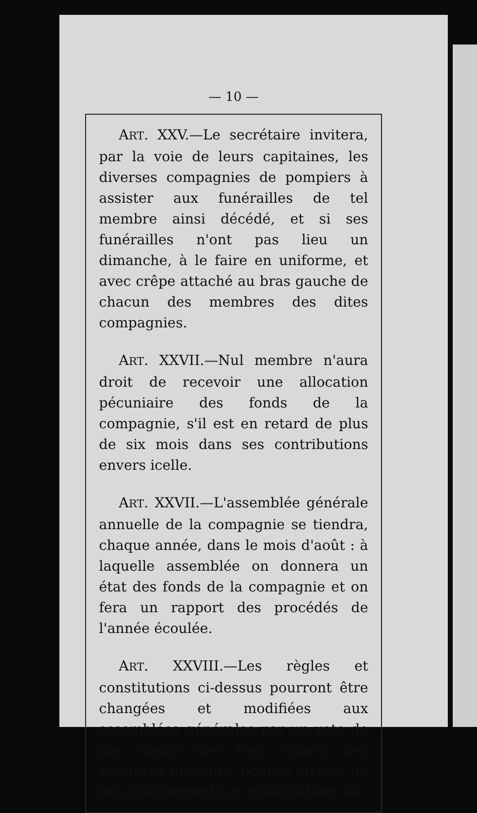— 10 —
ART. XXV.—Le secrétaire invitera, par la voie de leurs capitaines, les diverses compagnies de pompiers à assister aux funérailles de tel membre ainsi décédé, et si ses funérailles n'ont pas lieu un dimanche, à le faire en uniforme, et avec crêpe attaché au bras gauche de chacun des membres des dites compagnies.
ART. XXVII.—Nul membre n'aura droit de recevoir une allocation pécuniaire des fonds de la compagnie, s'il est en retard de plus de six mois dans ses contributions envers icelle.
ART. XXVII.—L'assemblée générale annuelle de la compagnie se tiendra, chaque année, dans le mois d'août : à laquelle assemblée on donnera un état des fonds de la compagnie et on fera un rapport des procédés de l'année écoulée.
ART. XXVIII.—Les règles et constitutions ci-dessus pourront être changées et modifiées aux assemblées générales par un vote de pas moins des trois quarts des membres présents, pourvu qu'avis de tels changements et modifications ait